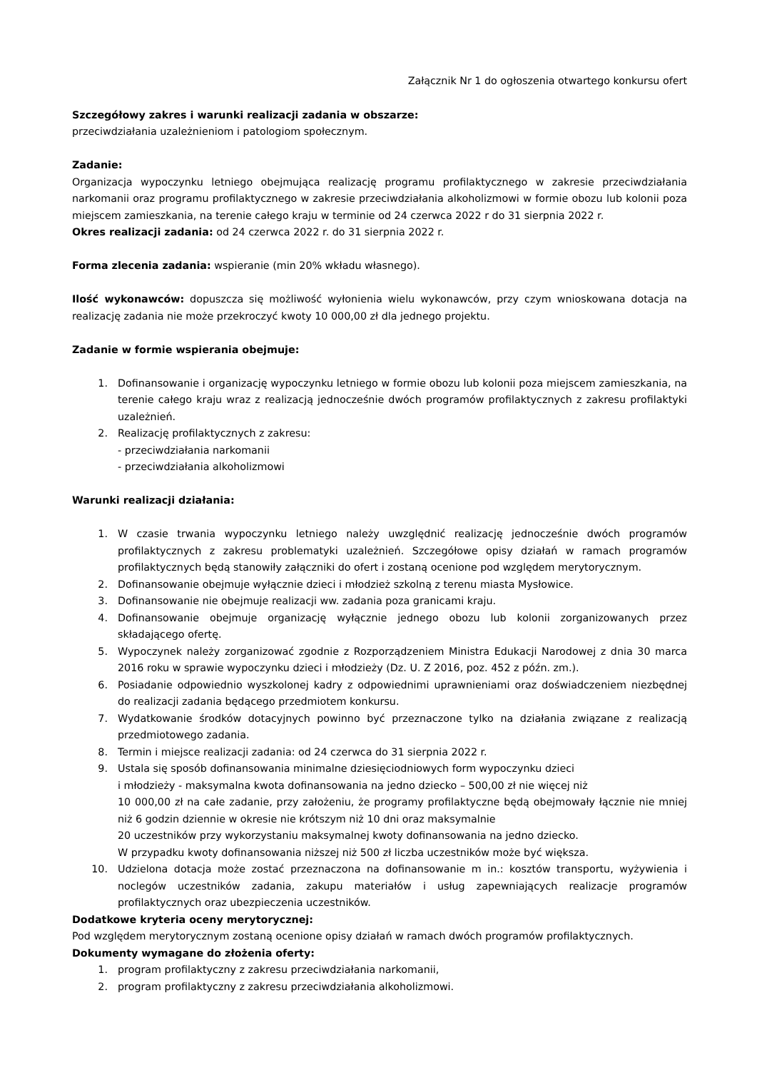Załącznik Nr 1 do ogłoszenia otwartego konkursu ofert
Szczegółowy zakres i warunki realizacji zadania w obszarze:
przeciwdziałania uzależnieniom i patologiom społecznym.
Zadanie:
Organizacja wypoczynku letniego obejmująca realizację programu profilaktycznego w zakresie przeciwdziałania narkomanii oraz programu profilaktycznego w zakresie przeciwdziałania alkoholizmowi w formie obozu lub kolonii poza miejscem zamieszkania, na terenie całego kraju w terminie od 24 czerwca 2022 r do 31 sierpnia 2022 r.
Okres realizacji zadania: od 24 czerwca 2022 r. do 31 sierpnia 2022 r.
Forma zlecenia zadania: wspieranie (min 20% wkładu własnego).
Ilość wykonawców: dopuszcza się możliwość wyłonienia wielu wykonawców, przy czym wnioskowana dotacja na realizację zadania nie może przekroczyć kwoty 10 000,00 zł dla jednego projektu.
Zadanie w formie wspierania obejmuje:
1. Dofinansowanie i organizację wypoczynku letniego w formie obozu lub kolonii poza miejscem zamieszkania, na terenie całego kraju wraz z realizacją jednocześnie dwóch programów profilaktycznych z zakresu profilaktyki uzależnień.
2. Realizację profilaktycznych z zakresu:
- przeciwdziałania narkomanii
- przeciwdziałania alkoholizmowi
Warunki realizacji działania:
1. W czasie trwania wypoczynku letniego należy uwzględnić realizację jednocześnie dwóch programów profilaktycznych z zakresu problematyki uzależnień. Szczegółowe opisy działań w ramach programów profilaktycznych będą stanowiły załączniki do ofert i zostaną ocenione pod względem merytorycznym.
2. Dofinansowanie obejmuje wyłącznie dzieci i młodzież szkolną z terenu miasta Mysłowice.
3. Dofinansowanie nie obejmuje realizacji ww. zadania poza granicami kraju.
4. Dofinansowanie obejmuje organizację wyłącznie jednego obozu lub kolonii zorganizowanych przez składającego ofertę.
5. Wypoczynek należy zorganizować zgodnie z Rozporządzeniem Ministra Edukacji Narodowej z dnia 30 marca 2016 roku w sprawie wypoczynku dzieci i młodzieży (Dz. U. Z 2016, poz. 452 z późn. zm.).
6. Posiadanie odpowiednio wyszkolonej kadry z odpowiednimi uprawnieniami oraz doświadczeniem niezbędnej do realizacji zadania będącego przedmiotem konkursu.
7. Wydatkowanie środków dotacyjnych powinno być przeznaczone tylko na działania związane z realizacją przedmiotowego zadania.
8. Termin i miejsce realizacji zadania: od 24 czerwca do 31 sierpnia 2022 r.
9. Ustala się sposób dofinansowania minimalne dziesięciodniowych form wypoczynku dzieci
i młodzieży - maksymalna kwota dofinansowania na jedno dziecko – 500,00 zł nie więcej niż
10 000,00 zł na całe zadanie, przy założeniu, że programy profilaktyczne będą obejmowały łącznie nie mniej niż 6 godzin dziennie w okresie nie krótszym niż 10 dni oraz maksymalnie
20 uczestników przy wykorzystaniu maksymalnej kwoty dofinansowania na jedno dziecko.
W przypadku kwoty dofinansowania niższej niż 500 zł liczba uczestników może być większa.
10. Udzielona dotacja może zostać przeznaczona na dofinansowanie m in.: kosztów transportu, wyżywienia i noclegów uczestników zadania, zakupu materiałów i usług zapewniających realizacje programów profilaktycznych oraz ubezpieczenia uczestników.
Dodatkowe kryteria oceny merytorycznej:
Pod względem merytorycznym zostaną ocenione opisy działań w ramach dwóch programów profilaktycznych.
Dokumenty wymagane do złożenia oferty:
1. program profilaktyczny z zakresu przeciwdziałania narkomanii,
2. program profilaktyczny z zakresu przeciwdziałania alkoholizmowi.